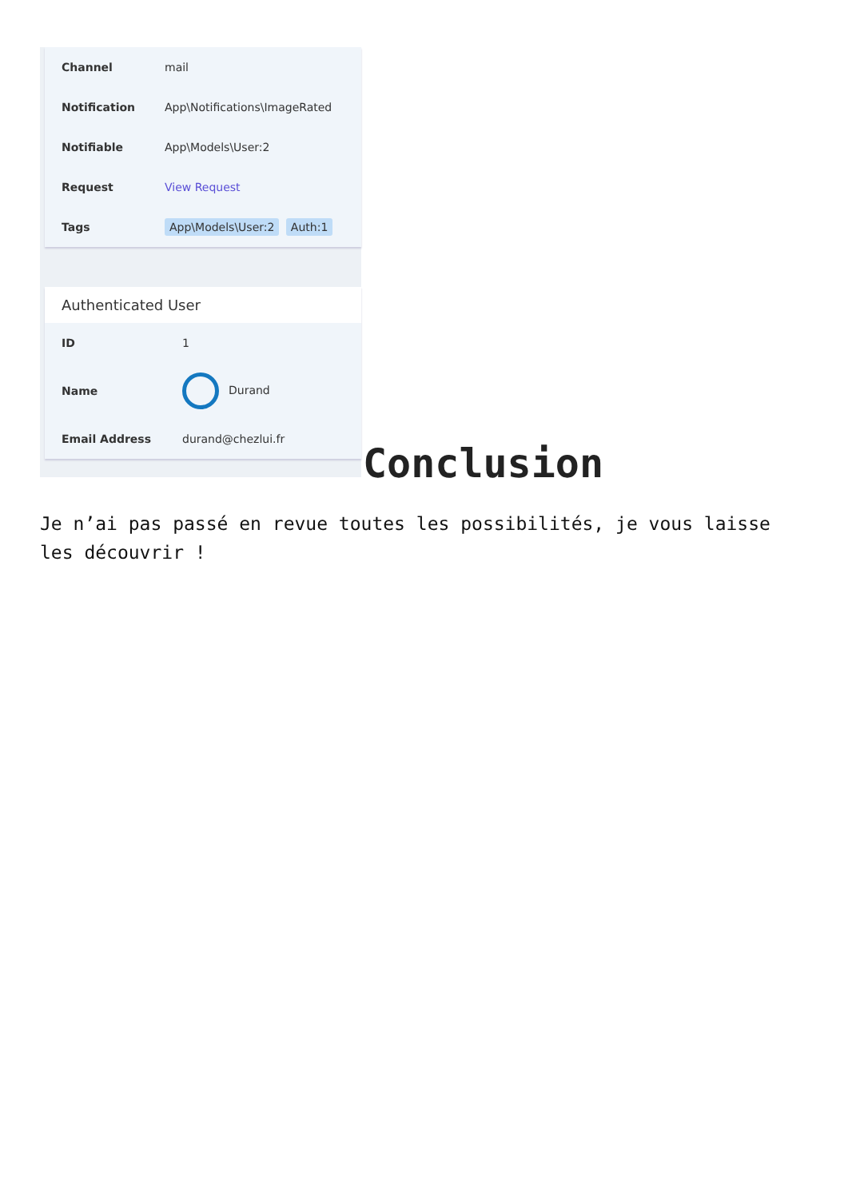| Channel | mail |
| Notification | App\Notifications\ImageRated |
| Notifiable | App\Models\User:2 |
| Request | View Request |
| Tags | App\Models\User:2 Auth:1 |
Authenticated User
| ID | 1 |
| Name | Durand |
| Email Address | durand@chezlui.fr |
Conclusion
Je n’ai pas passé en revue toutes les possibilités, je vous laisse les découvrir !